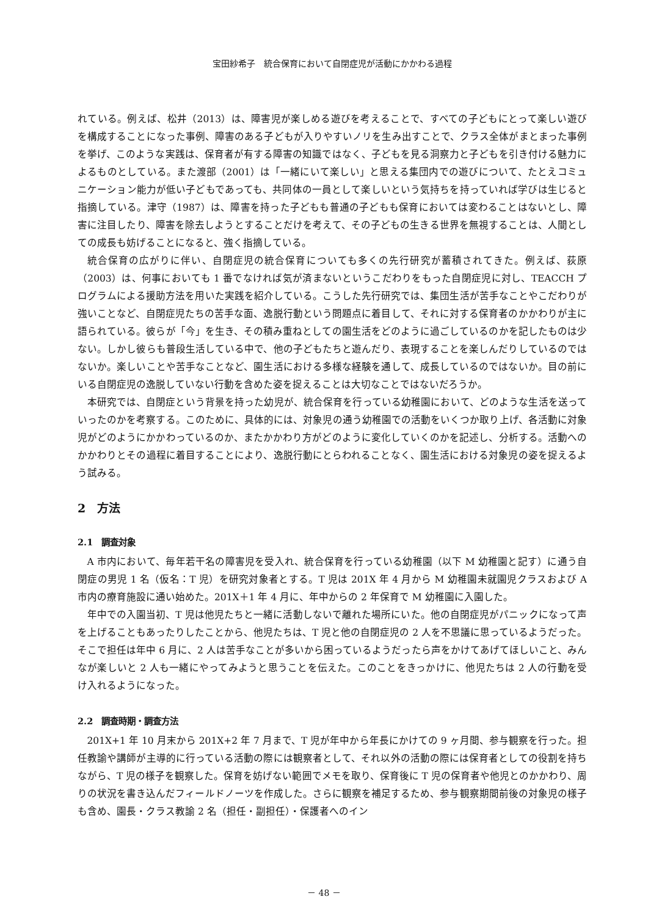宝田紗希子　統合保育において自閉症児が活動にかかわる過程
れている。例えば、松井（2013）は、障害児が楽しめる遊びを考えることで、すべての子どもにとって楽しい遊びを構成することになった事例、障害のある子どもが入りやすいノリを生み出すことで、クラス全体がまとまった事例を挙げ、このような実践は、保育者が有する障害の知識ではなく、子どもを見る洞察力と子どもを引き付ける魅力によるものとしている。また渡部（2001）は「一緒にいて楽しい」と思える集団内での遊びについて、たとえコミュニケーション能力が低い子どもであっても、共同体の一員として楽しいという気持ちを持っていれば学びは生じると指摘している。津守（1987）は、障害を持った子どもも普通の子どもも保育においては変わることはないとし、障害に注目したり、障害を除去しようとすることだけを考えて、その子どもの生きる世界を無視することは、人間としての成長も妨げることになると、強く指摘している。
統合保育の広がりに伴い、自閉症児の統合保育についても多くの先行研究が蓄積されてきた。例えば、荻原（2003）は、何事においても 1 番でなければ気が済まないというこだわりをもった自閉症児に対し、TEACCH プログラムによる援助方法を用いた実践を紹介している。こうした先行研究では、集団生活が苦手なことやこだわりが強いことなど、自閉症児たちの苦手な面、逸脱行動という問題点に着目して、それに対する保育者のかかわりが主に語られている。彼らが「今」を生き、その積み重ねとしての園生活をどのように過ごしているのかを記したものは少ない。しかし彼らも普段生活している中で、他の子どもたちと遊んだり、表現することを楽しんだりしているのではないか。楽しいことや苦手なことなど、園生活における多様な経験を通して、成長しているのではないか。目の前にいる自閉症児の逸脱していない行動を含めた姿を捉えることは大切なことではないだろうか。
本研究では、自閉症という背景を持った幼児が、統合保育を行っている幼稚園において、どのような生活を送っていったのかを考察する。このために、具体的には、対象児の通う幼稚園での活動をいくつか取り上げ、各活動に対象児がどのようにかかわっているのか、またかかわり方がどのように変化していくのかを記述し、分析する。活動へのかかわりとその過程に着目することにより、逸脱行動にとらわれることなく、園生活における対象児の姿を捉えるよう試みる。
2　方法
2.1　調査対象
A 市内において、毎年若干名の障害児を受入れ、統合保育を行っている幼稚園（以下 M 幼稚園と記す）に通う自閉症の男児 1 名（仮名：T 児）を研究対象者とする。T 児は 201X 年 4 月から M 幼稚園未就園児クラスおよび A 市内の療育施設に通い始めた。201X＋1 年 4 月に、年中からの 2 年保育で M 幼稚園に入園した。
年中での入園当初、T 児は他児たちと一緒に活動しないで離れた場所にいた。他の自閉症児がパニックになって声を上げることもあったりしたことから、他児たちは、T 児と他の自閉症児の 2 人を不思議に思っているようだった。そこで担任は年中 6 月に、2 人は苦手なことが多いから困っているようだったら声をかけてあげてほしいこと、みんなが楽しいと 2 人も一緒にやってみようと思うことを伝えた。このことをきっかけに、他児たちは 2 人の行動を受け入れるようになった。
2.2　調査時期・調査方法
201X+1 年 10 月末から 201X+2 年 7 月まで、T 児が年中から年長にかけての 9 ヶ月間、参与観察を行った。担任教諭や講師が主導的に行っている活動の際には観察者として、それ以外の活動の際には保育者としての役割を持ちながら、T 児の様子を観察した。保育を妨げない範囲でメモを取り、保育後に T 児の保育者や他児とのかかわり、周りの状況を書き込んだフィールドノーツを作成した。さらに観察を補足するため、参与観察期間前後の対象児の様子も含め、園長・クラス教諭 2 名（担任・副担任）・保護者へのイン
－ 48 －